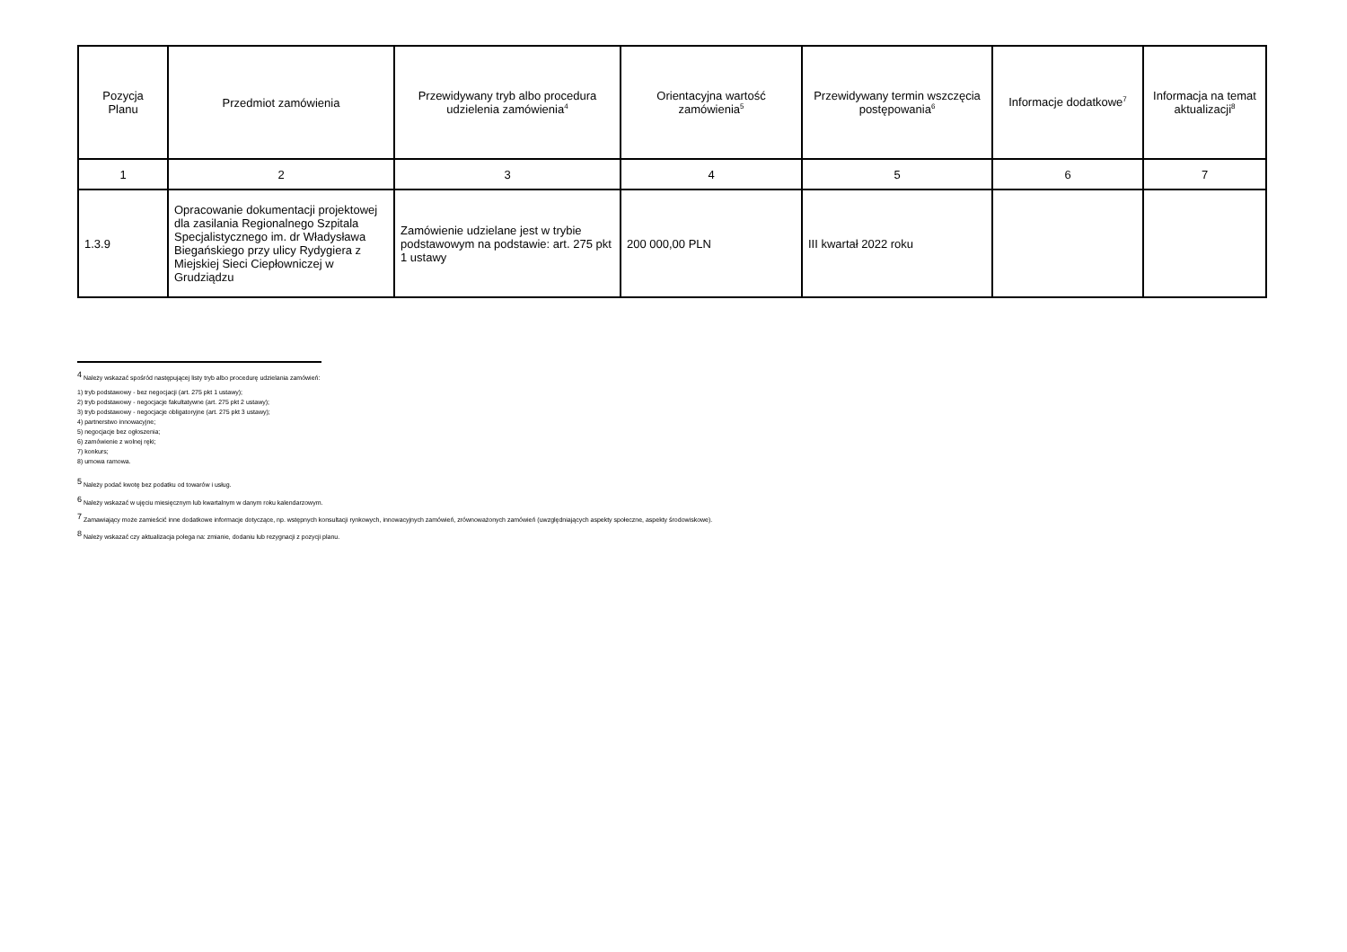| Pozycja Planu | Przedmiot zamówienia | Przewidywany tryb albo procedura udzielenia zamówienia<sup>4</sup> | Orientacyjna wartość zamówienia<sup>5</sup> | Przewidywany termin wszczęcia postępowania<sup>6</sup> | Informacje dodatkowe<sup>7</sup> | Informacja na temat aktualizacji<sup>8</sup> |
| --- | --- | --- | --- | --- | --- | --- |
| 1 | 2 | 3 | 4 | 5 | 6 | 7 |
| 1.3.9 | Opracowanie dokumentacji projektowej dla zasilania Regionalnego Szpitala Specjalistycznego im. dr Władysława Biegańskiego przy ulicy Rydygiera z Miejskiej Sieci Ciepłowniczej w Grudziądzu | Zamówienie udzielane jest w trybie podstawowym na podstawie: art. 275 pkt 1 ustawy | 200 000,00 PLN | III kwartał 2022 roku | | |
<sup>4</sup> Należy wskazać spośród następującej listy tryb albo procedurę udzielania zamówień:
1) tryb podstawowy - bez negocjacji (art. 275 pkt 1 ustawy);
2) tryb podstawowy - negocjacje fakultatywne (art. 275 pkt 2 ustawy);
3) tryb podstawowy - negocjacje obligatoryjne (art. 275 pkt 3 ustawy);
4) partnerstwo innowacyjne;
5) negocjacje bez ogłoszenia;
6) zamówienie z wolnej ręki;
7) konkurs;
8) umowa ramowa.
<sup>5</sup> Należy podać kwotę bez podatku od towarów i usług.
<sup>6</sup> Należy wskazać w ujęciu miesięcznym lub kwartalnym w danym roku kalendarzowym.
<sup>7</sup> Zamawiający może zamieścić inne dodatkowe informacje dotyczące, np. wstępnych konsultacji rynkowych, innowacyjnych zamówień, zrównoważonych zamówień (uwzględniających aspekty społeczne, aspekty środowiskowe).
<sup>8</sup> Należy wskazać czy aktualizacja polega na: zmianie, dodaniu lub rezygnacji z pozycji planu.